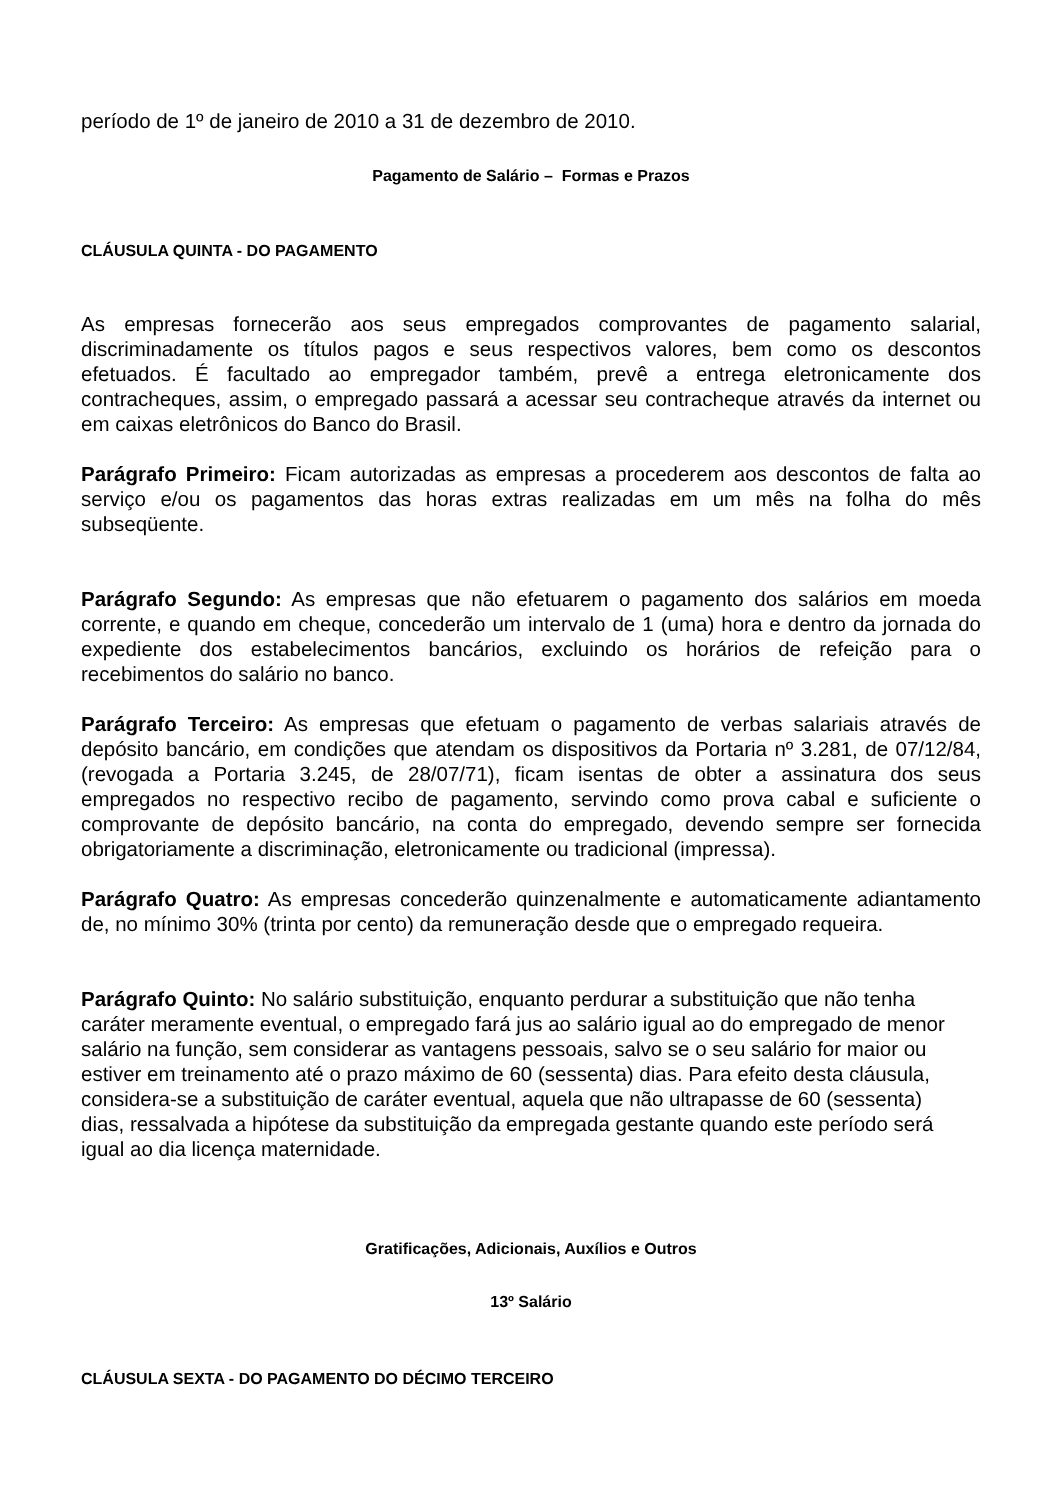período de 1º de janeiro de 2010 a 31 de dezembro de 2010.
Pagamento de Salário – Formas e Prazos
CLÁUSULA QUINTA - DO PAGAMENTO
As empresas fornecerão aos seus empregados comprovantes de pagamento salarial, discriminadamente os títulos pagos e seus respectivos valores, bem como os descontos efetuados. É facultado ao empregador também, prevê a entrega eletronicamente dos contracheques, assim, o empregado passará a acessar seu contracheque através da internet ou em caixas eletrônicos do Banco do Brasil.
Parágrafo Primeiro: Ficam autorizadas as empresas a procederem aos descontos de falta ao serviço e/ou os pagamentos das horas extras realizadas em um mês na folha do mês subseqüente.
Parágrafo Segundo: As empresas que não efetuarem o pagamento dos salários em moeda corrente, e quando em cheque, concederão um intervalo de 1 (uma) hora e dentro da jornada do expediente dos estabelecimentos bancários, excluindo os horários de refeição para o recebimentos do salário no banco.
Parágrafo Terceiro: As empresas que efetuam o pagamento de verbas salariais através de depósito bancário, em condições que atendam os dispositivos da Portaria nº 3.281, de 07/12/84, (revogada a Portaria 3.245, de 28/07/71), ficam isentas de obter a assinatura dos seus empregados no respectivo recibo de pagamento, servindo como prova cabal e suficiente o comprovante de depósito bancário, na conta do empregado, devendo sempre ser fornecida obrigatoriamente a discriminação, eletronicamente ou tradicional (impressa).
Parágrafo Quatro: As empresas concederão quinzenalmente e automaticamente adiantamento de, no mínimo 30% (trinta por cento) da remuneração desde que o empregado requeira.
Parágrafo Quinto: No salário substituição, enquanto perdurar a substituição que não tenha caráter meramente eventual, o empregado fará jus ao salário igual ao do empregado de menor salário na função, sem considerar as vantagens pessoais, salvo se o seu salário for maior ou estiver em treinamento até o prazo máximo de 60 (sessenta) dias. Para efeito desta cláusula, considera-se a substituição de caráter eventual, aquela que não ultrapasse de 60 (sessenta) dias, ressalvada a hipótese da substituição da empregada gestante quando este período será igual ao dia licença maternidade.
Gratificações, Adicionais, Auxílios e Outros
13º Salário
CLÁUSULA SEXTA - DO PAGAMENTO DO DÉCIMO TERCEIRO